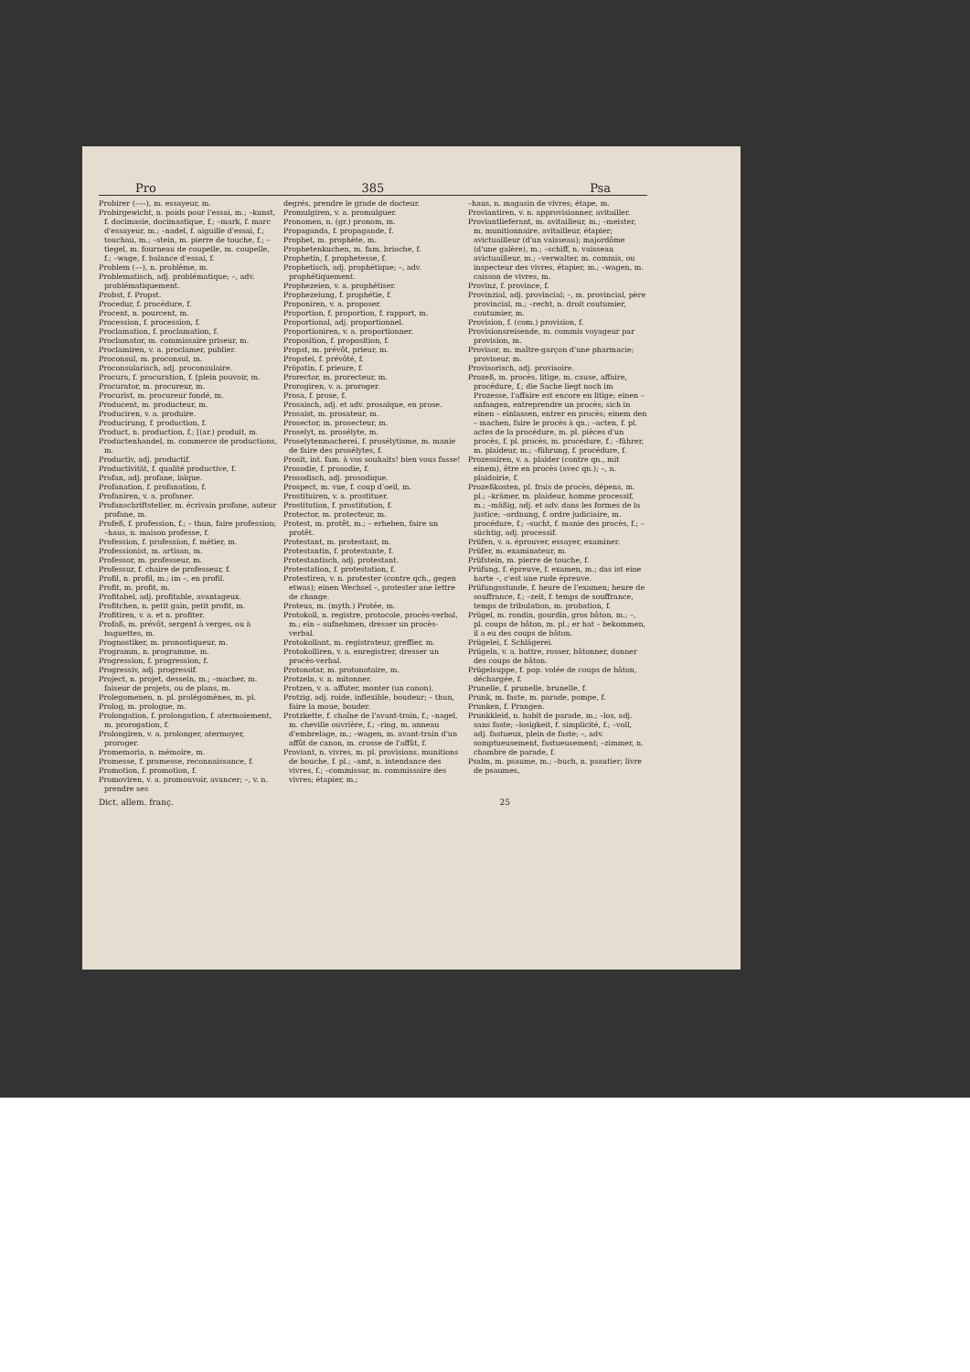Pro 385 Psa
Probirer (⏑–⏑), m. essayeur, m.
Probirgewicht, n. poids pour l'essai, m.; –kunst, f. docimasie, docimastique, f.; –mark, f. marc d'essayeur, m.; –nadel, f. aiguille d'essai, f.; touchau, m.; –stein, m. pierre de touche, f.; –tiegel, m. fourneau de coupelle, m. coupelle, f.; –wage, f. balance d'essai, f.
Problem (⏑–), n. problème, m.
Problematisch, adj. problématique; –, adv. problématiquement.
Probst, f. Propst.
Procedur, f. procédure, f.
Procent, n. pourcent, m.
Procession, f. procession, f.
Proclamation, f. proclamation, f.
Proclamator, m. commissaire priseur, m.
Proclamiren, v. a. proclamer, publier.
Proconsul, m. proconsul, m.
Proconsularisch, adj. proconsulaire.
Procura, f. procuration, f. [plein pouvoir, m.
Procurator, m. procureur, m.
Procurist, m. procureur fondé, m.
Producent, m. producteur, m.
Produciren, v. a. produire.
Producirung, f. production, f.
Product, n. production, f.; [(ar.) produit, m.
Productenhandel, m. commerce de productions, m.
Productiv, adj. productif.
Productivität, f. qualité productive, f.
Profan, adj. profane, laïque.
Profanation, f. profanation, f.
Profaniren, v. a. profaner.
Profanschriftsteller, m. écrivain profane, auteur profane, m.
Profeß, f. profession, f.; – thun, faire profession; –haus, n. maison professe, f.
Profession, f. profession, f. métier, m.
Professionist, m. artisan, m.
Professor, m. professeur, m.
Professur, f. chaire de professeur, f.
Profil, n. profil, m.; im –, en profil.
Profit, m. profit, m.
Profitabel, adj. profitable, avantageux.
Profitchen, n. petit gain, petit profit, m.
Profitiren, v. a. et n. profiter.
Profoß, m. prévôt, sergent à verges, ou à baguettes, m.
Prognostiker, m. pronostiqueur, m.
Programm, n. programme, m.
Progression, f. progression, f.
Progressiv, adj. progressif.
Project, n. projet, dessein, m.; –macher, m. faiseur de projets, ou de plans, m.
Prolegomenen, n. pl. prolégomènes, m. pl.
Prolog, m. prologue, m.
Prolongation, f. prolongation, f. atermoiement, m. prorogation, f.
Prolongiren, v. a. prolonger, atermoyer, proroger.
Promemoria, n. mémoire, m.
Promesse, f. promesse, reconnaissance, f.
Promotion, f. promotion, f.
Promoviren, v. a. promouvoir, avancer; –, v. n. prendre ses
degrés, prendre le grade de docteur.
Promulgiren, v. a. promulguer.
Pronomen, n. (gr.) pronom, m.
Propaganda, f. propagande, f.
Prophet, m. prophète, m.
Prophetenkuchen, m. fam. brioche, f.
Prophetin, f. prophetesse, f.
Prophetisch, adj. prophétique; –, adv. prophétiquement.
Prophezeien, v. a. prophétiser.
Prophezeiung, f. prophétie, f.
Proponiren, v. a. proposer.
Proportion, f. proportion, f. rapport, m.
Proportional, adj. proportionnel.
Proportioniren, v. a. proportionner.
Proposition, f. proposition, f.
Propst, m. prévôt, prieur, m.
Propstei, f. prévôté, f.
Pröpstin, f. prieure, f.
Prorector, m. prorecteur, m.
Prorogiren, v. a. proroger.
Prosa, f. prose, f.
Prosaisch, adj. et adv. prosaïque, en prose.
Prosaist, m. prosateur, m.
Prosector, m. prosecteur, m.
Proselyt, m. prosélyte, m.
Proselytenmacherei, f. prosélytisme, m. manie de faire des prosélytes, f.
Prosit, int. fam. à vos souhaits! bien vous fasse!
Prosodie, f. prosodie, f.
Prosodisch, adj. prosodique.
Prospect, m. vue, f. coup d'oeil, m.
Prostituiren, v. a. prostituer.
Prostitution, f. prostitution, f.
Protector, m. protecteur, m.
Protest, m. protêt, m.; – erheben, faire un protêt.
Protestant, m. protestant, m.
Protestantin, f. protestante, f.
Protestantisch, adj. protestant.
Protestation, f. protestation, f.
Protestiren, v. n. protester (contre qch., gegen etwas); einen Wechsel –, protester une lettre de change.
Proteus, m. (myth.) Protée, m.
Protokoll, n. registre, protocole, procès-verbal, m.; ein – aufnehmen, dresser un procès-verbal.
Protokollant, m. registrateur, greffier, m.
Protokolliren, v. a. enregistrer, dresser un procès-verbal.
Protonotar, m. protonotaire, m.
Protzeln, v. n. mitonner.
Protzen, v. a. affuter, monter (un canon).
Protzig, adj. roide, inflexible, boudeur; – thun, faire la moue, bouder.
Protzkette, f. chaîne de l'avant-train, f.; –nagel, m. cheville ouvrière, f.; –ring, m. anneau d'embrelage, m.; –wagen, m. avant-train d'un affût de canon, m. crosse de l'affût, f.
Proviant, n. vivres, m. pl. provisions, munitions de bouche, f. pl.; –amt, n. intendance des vivres, f.; –commissar, m. commissaire des vivres; étapier, m.;
–haus, n. magasin de vivres; étape, m.
Proviantiren, v. n. approvisionner, avitailler.
Proviantlieferant, m. avitailleur, m.; –meister, m. munitionnaire, avitailleur, étapier; avictuailleur (d'un vaisseau); majordôme (d'une galère), m.; –schiff, n. vaisseau avictuailleur, m.; –verwalter, m. commis, ou inspecteur des vivres, étapier, m.; –wagen, m. caisson de vivres, m.
Provinz, f. province, f.
Provinzial, adj. provincial; –, m. provincial, père provincial, m.; –recht, n. droit coutumier, coutumier, m.
Provision, f. (com.) provision, f.
Provisionsreisende, m. commis voyageur par provision, m.
Provisor, m. maître-garçon d'une pharmacie; proviseur, m.
Provisorisch, adj. provisoire.
Prozeß, m. procès, litige, m. cause, affaire, procédure, f.; die Sache liegt noch im Prozesse, l'affaire est encore en litige; einen – anfangen, entreprendre un procès; sich in einen – einlassen, entrer en procès; einem den – machen, faire le procès à qn.; –acten, f. pl. actes de la procédure, m. pl. pièces d'un procès, f. pl. procès, m. procédure, f.; –führer, m. plaideur, m.; –führung, f. procédure, f.
Prozessiren, v. a. plaider (contre qn., mit einem), être en procès (avec qn.); –, n. plaidoirie, f.
Prozeßkosten, pl. frais de procès, dépens, m. pl.; –krämer, m. plaideur, homme processif, m.; –mäßig, adj. et adv. dans les formes de la justice; –ordnung, f. ordre judiciaire, m. procédure, f.; –sucht, f. manie des procès, f.; –süchtig, adj. processif.
Prüfen, v. a. éprouver, essayer, examiner.
Prüfer, m. examinateur, m.
Prüfstein, m. pierre de touche, f.
Prüfung, f. épreuve, f. examen, m.; das ist eine harte –, c'est une rude épreuve.
Prüfungsstunde, f. heure de l'examen; heure de souffrance, f.; –zeit, f. temps de souffrance, temps de tribulation, m. probation, f.
Prügel, m. rondin, gourdin, gros bâton, m.; –, pl. coups de bâton, m. pl.; er hat – bekommen, il a eu des coups de bâton.
Prügelei, f. Schlägerei.
Prügeln, v. a. battre, rosser, bâtonner, donner des coups de bâton.
Prügelsuppe, f. pop. volée de coups de bâton, déchargée, f.
Prunelle, f. prunelle, brunelle, f.
Prunk, m. faste, m. parade, pompe, f.
Prunken, f. Prangen.
Prunkkleid, n. habit de parade, m.; –los, adj. sans faste; –losigkeit, f. simplicité, f.; –voll, adj. fastueux, plein de faste; –, adv. somptueusement, fastueusement; –zimmer, n. chambre de parade, f.
Psalm, m. psaume, m.; –buch, n. psautier; livre de psaumes,
Dict. allem. franç. 25